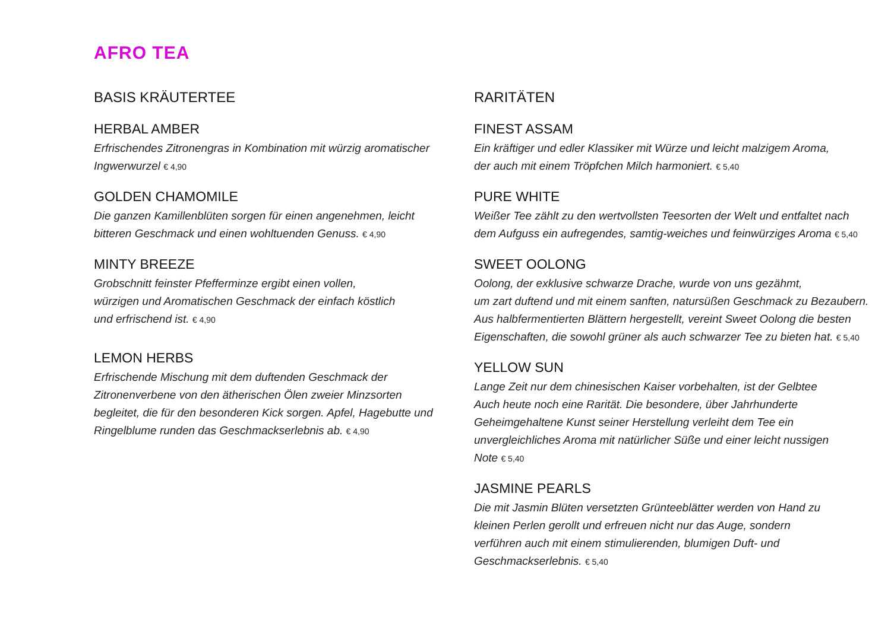AFRO TEA
BASIS KRÄUTERTEE
HERBAL AMBER
Erfrischendes Zitronengras in Kombination mit würzig aromatischer
Ingwerwurzel € 4,90
GOLDEN CHAMOMILE
Die ganzen Kamillenblüten sorgen für einen angenehmen, leicht
bitteren Geschmack und einen wohltuenden Genuss. € 4,90
MINTY BREEZE
Grobschnitt feinster Pfefferminze ergibt einen vollen,
würzigen und Aromatischen Geschmack der einfach köstlich
und erfrischend ist. € 4,90
LEMON HERBS
Erfrischende Mischung mit dem duftenden Geschmack der
Zitronenverbene von den ätherischen Ölen zweier Minzsorten
begleitet, die für den besonderen Kick sorgen. Apfel, Hagebutte und
Ringelblume runden das Geschmackserlebnis ab. € 4,90
RARITÄTEN
FINEST ASSAM
Ein kräftiger und edler Klassiker mit Würze und leicht malzigem Aroma,
der auch mit einem Tröpfchen Milch harmoniert. € 5,40
PURE WHITE
Weißer Tee zählt zu den wertvollsten Teesorten der Welt und entfaltet nach
dem Aufguss ein aufregendes, samtig-weiches und feinwürziges Aroma € 5,40
SWEET OOLONG
Oolong, der exklusive schwarze Drache, wurde von uns gezähmt,
um zart duftend und mit einem sanften, natursüßen Geschmack zu Bezaubern.
Aus halbfermentierten Blättern hergestellt, vereint Sweet Oolong die besten
Eigenschaften, die sowohl grüner als auch schwarzer Tee zu bieten hat. € 5,40
YELLOW SUN
Lange Zeit nur dem chinesischen Kaiser vorbehalten, ist der Gelbtee
Auch heute noch eine Rarität. Die besondere, über Jahrhunderte
Geheimgehaltene Kunst seiner Herstellung verleiht dem Tee ein
unvergleichliches Aroma mit natürlicher Süße und einer leicht nussigen
Note € 5,40
JASMINE PEARLS
Die mit Jasmin Blüten versetzten Grünteeblätter werden von Hand zu
kleinen Perlen gerollt und erfreuen nicht nur das Auge, sondern
verführen auch mit einem stimulierenden, blumigen Duft- und
Geschmackserlebnis. € 5,40